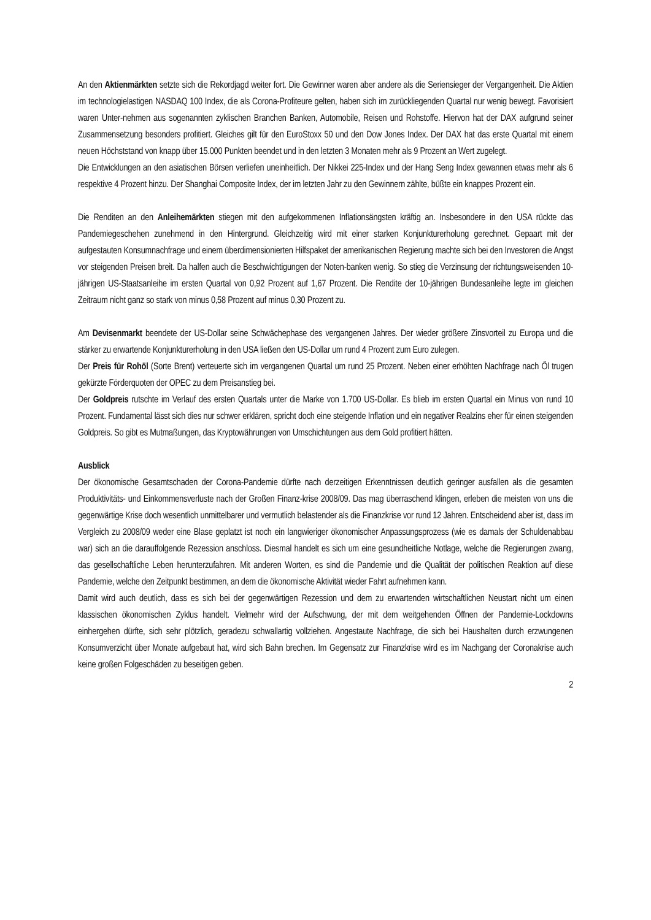An den Aktienmärkten setzte sich die Rekordjagd weiter fort. Die Gewinner waren aber andere als die Seriensieger der Vergangenheit. Die Aktien im technologielastigen NASDAQ 100 Index, die als Corona-Profiteure gelten, haben sich im zurückliegenden Quartal nur wenig bewegt. Favorisiert waren Unter-nehmen aus sogenannten zyklischen Branchen Banken, Automobile, Reisen und Rohstoffe. Hiervon hat der DAX aufgrund seiner Zusammensetzung besonders profitiert. Gleiches gilt für den EuroStoxx 50 und den Dow Jones Index. Der DAX hat das erste Quartal mit einem neuen Höchststand von knapp über 15.000 Punkten beendet und in den letzten 3 Monaten mehr als 9 Prozent an Wert zugelegt.
Die Entwicklungen an den asiatischen Börsen verliefen uneinheitlich. Der Nikkei 225-Index und der Hang Seng Index gewannen etwas mehr als 6 respektive 4 Prozent hinzu. Der Shanghai Composite Index, der im letzten Jahr zu den Gewinnern zählte, büßte ein knappes Prozent ein.
Die Renditen an den Anleihemärkten stiegen mit den aufgekommenen Inflationsängsten kräftig an. Insbesondere in den USA rückte das Pandemiegeschehen zunehmend in den Hintergrund. Gleichzeitig wird mit einer starken Konjunkturerholung gerechnet. Gepaart mit der aufgestauten Konsumnachfrage und einem überdimensionierten Hilfspaket der amerikanischen Regierung machte sich bei den Investoren die Angst vor steigenden Preisen breit. Da halfen auch die Beschwichtigungen der Noten-banken wenig. So stieg die Verzinsung der richtungsweisenden 10-jährigen US-Staatsanleihe im ersten Quartal von 0,92 Prozent auf 1,67 Prozent. Die Rendite der 10-jährigen Bundesanleihe legte im gleichen Zeitraum nicht ganz so stark von minus 0,58 Prozent auf minus 0,30 Prozent zu.
Am Devisenmarkt beendete der US-Dollar seine Schwächephase des vergangenen Jahres. Der wieder größere Zinsvorteil zu Europa und die stärker zu erwartende Konjunkturerholung in den USA ließen den US-Dollar um rund 4 Prozent zum Euro zulegen.
Der Preis für Rohöl (Sorte Brent) verteuerte sich im vergangenen Quartal um rund 25 Prozent. Neben einer erhöhten Nachfrage nach Öl trugen gekürzte Förderquoten der OPEC zu dem Preisanstieg bei.
Der Goldpreis rutschte im Verlauf des ersten Quartals unter die Marke von 1.700 US-Dollar. Es blieb im ersten Quartal ein Minus von rund 10 Prozent. Fundamental lässt sich dies nur schwer erklären, spricht doch eine steigende Inflation und ein negativer Realzins eher für einen steigenden Goldpreis. So gibt es Mutmaßungen, das Kryptowährungen von Umschichtungen aus dem Gold profitiert hätten.
Ausblick
Der ökonomische Gesamtschaden der Corona-Pandemie dürfte nach derzeitigen Erkenntnissen deutlich geringer ausfallen als die gesamten Produktivitäts- und Einkommensverluste nach der Großen Finanz-krise 2008/09. Das mag überraschend klingen, erleben die meisten von uns die gegenwärtige Krise doch wesentlich unmittelbarer und vermutlich belastender als die Finanzkrise vor rund 12 Jahren. Entscheidend aber ist, dass im Vergleich zu 2008/09 weder eine Blase geplatzt ist noch ein langwieriger ökonomischer Anpassungsprozess (wie es damals der Schuldenabbau war) sich an die darauffolgende Rezession anschloss. Diesmal handelt es sich um eine gesundheitliche Notlage, welche die Regierungen zwang, das gesellschaftliche Leben herunterzufahren. Mit anderen Worten, es sind die Pandemie und die Qualität der politischen Reaktion auf diese Pandemie, welche den Zeitpunkt bestimmen, an dem die ökonomische Aktivität wieder Fahrt aufnehmen kann.
Damit wird auch deutlich, dass es sich bei der gegenwärtigen Rezession und dem zu erwartenden wirtschaftlichen Neustart nicht um einen klassischen ökonomischen Zyklus handelt. Vielmehr wird der Aufschwung, der mit dem weitgehenden Öffnen der Pandemie-Lockdowns einhergehen dürfte, sich sehr plötzlich, geradezu schwallartig vollziehen. Angestaute Nachfrage, die sich bei Haushalten durch erzwungenen Konsumverzicht über Monate aufgebaut hat, wird sich Bahn brechen. Im Gegensatz zur Finanzkrise wird es im Nachgang der Coronakrise auch keine großen Folgeschäden zu beseitigen geben.
2